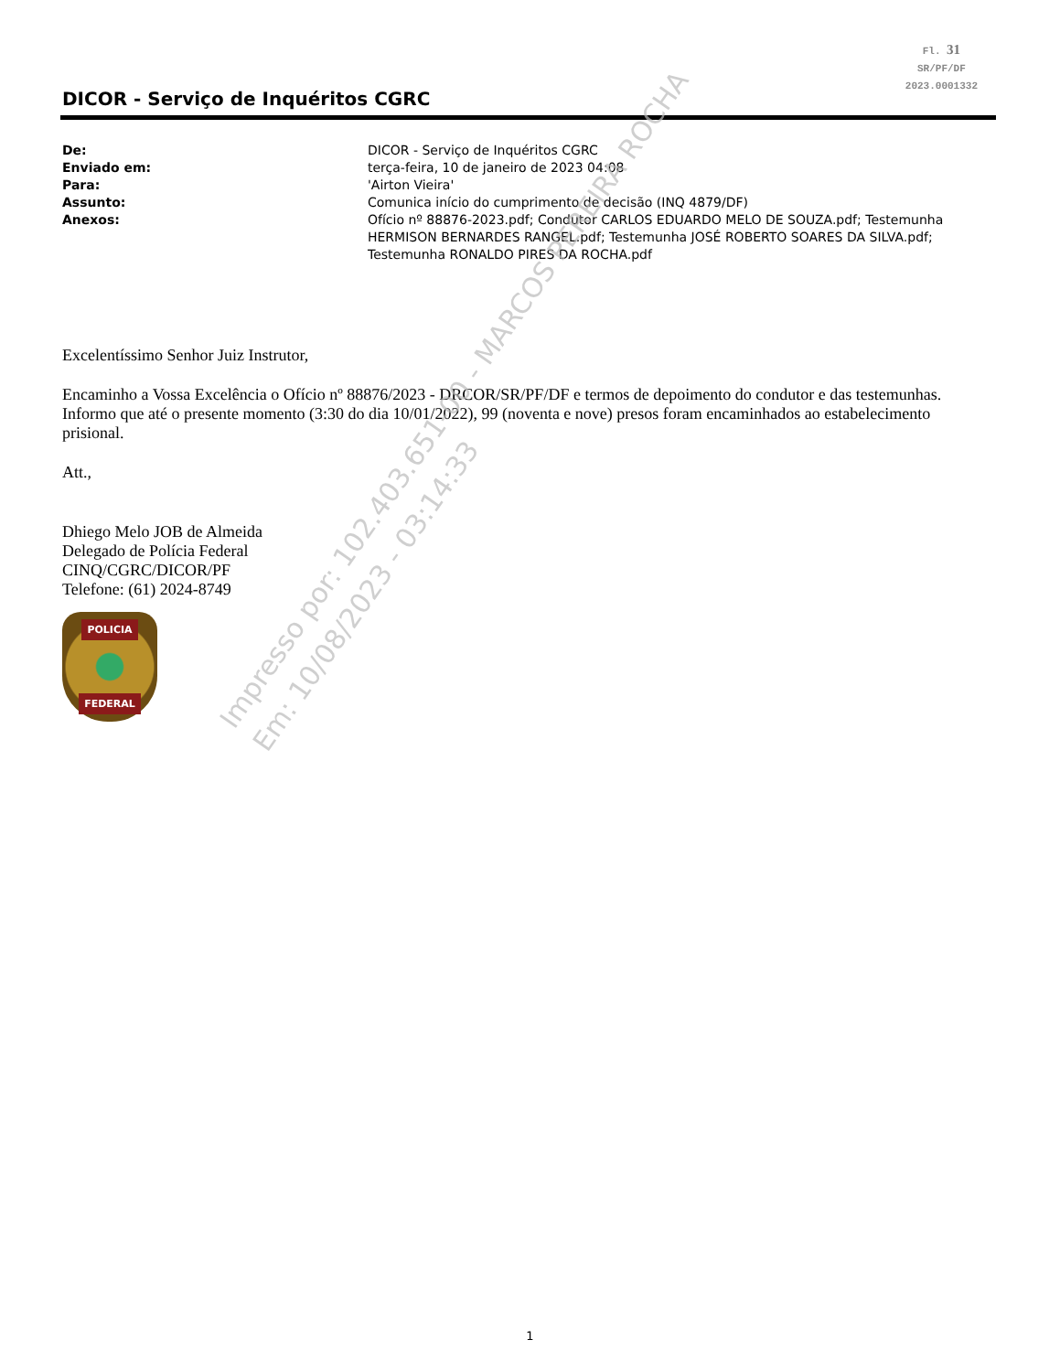Fl. 31
SR/PF/DF
2023.0001332
DICOR - Serviço de Inquéritos CGRC
De: DICOR - Serviço de Inquéritos CGRC
Enviado em: terça-feira, 10 de janeiro de 2023 04:08
Para: 'Airton Vieira'
Assunto: Comunica início do cumprimento de decisão (INQ 4879/DF)
Anexos: Ofício nº 88876-2023.pdf; Condutor CARLOS EDUARDO MELO DE SOUZA.pdf; Testemunha HERMISON BERNARDES RANGEL.pdf; Testemunha JOSÉ ROBERTO SOARES DA SILVA.pdf; Testemunha RONALDO PIRES DA ROCHA.pdf
Excelentíssimo Senhor Juiz Instrutor,
Encaminho a Vossa Excelência o Ofício nº 88876/2023 - DRCOR/SR/PF/DF e termos de depoimento do condutor e das testemunhas. Informo que até o presente momento (3:30 do dia 10/01/2022), 99 (noventa e nove) presos foram encaminhados ao estabelecimento prisional.
Att.,
Dhiego Melo JOB de Almeida
Delegado de Polícia Federal
CINQ/CGRC/DICOR/PF
Telefone: (61) 2024-8749
POLICIA
FEDERAL
Impresso por: 102.403.651-00 - MARCOS PEREIRA ROCHA
Em: 10/08/2023 - 03:14:33
1